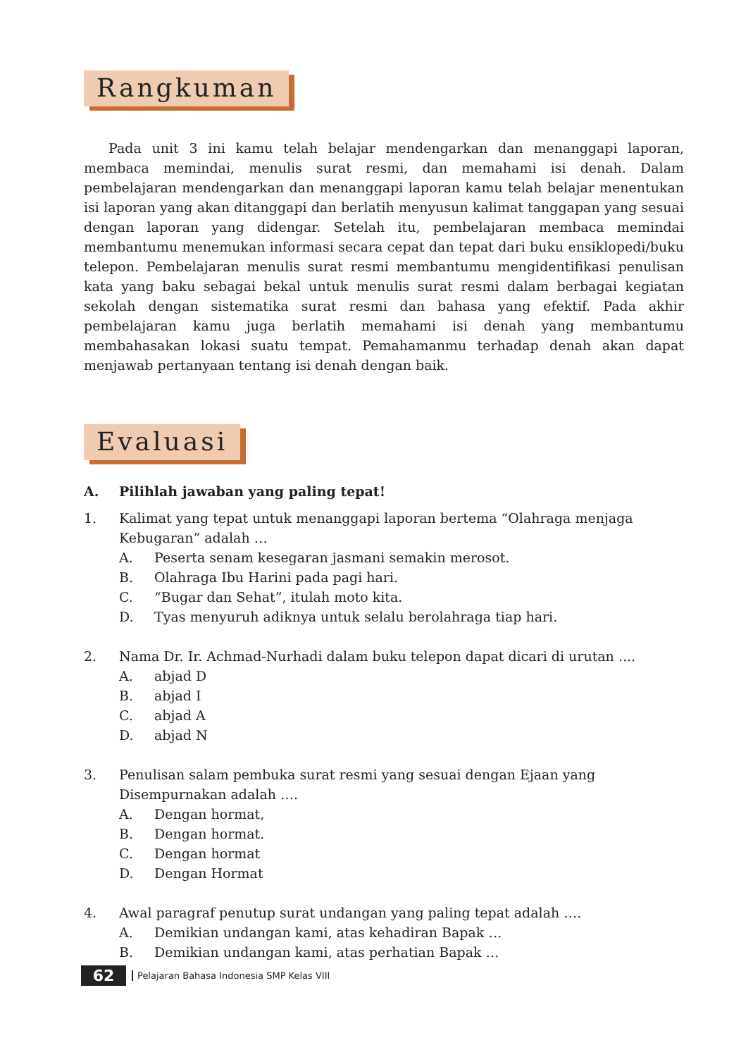Rangkuman
Pada unit 3 ini kamu telah belajar mendengarkan dan menanggapi laporan, membaca memindai, menulis surat resmi, dan memahami isi denah. Dalam pembelajaran mendengarkan dan menanggapi laporan kamu telah belajar menentukan isi laporan yang akan ditanggapi dan berlatih menyusun kalimat tanggapan yang sesuai dengan laporan yang didengar. Setelah itu, pembelajaran membaca memindai membantumu menemukan informasi secara cepat dan tepat dari buku ensiklopedi/buku telepon. Pembelajaran menulis surat resmi membantumu mengidentifikasi penulisan kata yang baku sebagai bekal untuk menulis surat resmi dalam berbagai kegiatan sekolah dengan sistematika surat resmi dan bahasa yang efektif. Pada akhir pembelajaran kamu juga berlatih memahami isi denah yang membantumu membahasakan lokasi suatu tempat. Pemahamanmu terhadap denah akan dapat menjawab pertanyaan tentang isi denah dengan baik.
Evaluasi
A. Pilihlah jawaban yang paling tepat!
1. Kalimat yang tepat untuk menanggapi laporan bertema “Olahraga menjaga Kebugaran” adalah …
A. Peserta senam kesegaran jasmani semakin merosot.
B. Olahraga Ibu Harini pada pagi hari.
C. “Bugar dan Sehat”, itulah moto kita.
D. Tyas menyuruh adiknya untuk selalu berolahraga tiap hari.
2. Nama Dr. Ir. Achmad-Nurhadi dalam buku telepon dapat dicari di urutan ....
A. abjad D
B. abjad I
C. abjad A
D. abjad N
3. Penulisan salam pembuka surat resmi yang sesuai dengan Ejaan yang Disempurnakan adalah ….
A. Dengan hormat,
B. Dengan hormat.
C. Dengan hormat
D. Dengan Hormat
4. Awal paragraf penutup surat undangan yang paling tepat adalah ….
A. Demikian undangan kami, atas kehadiran Bapak …
B. Demikian undangan kami, atas perhatian Bapak …
62 Pelajaran Bahasa Indonesia SMP Kelas VIII